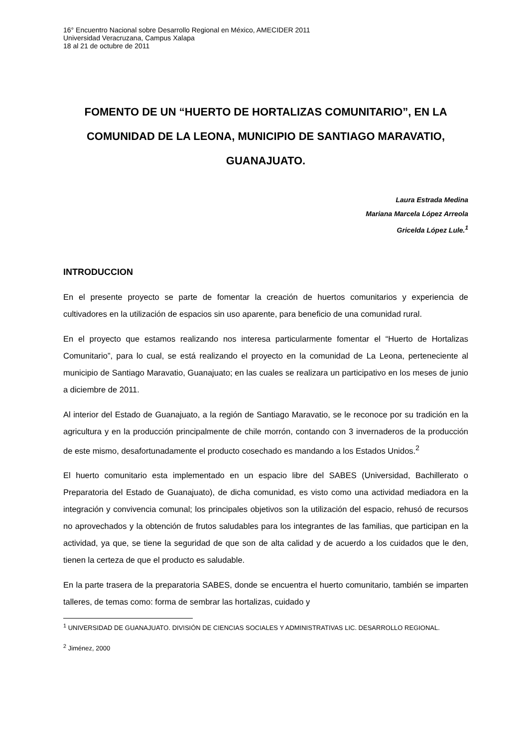16° Encuentro Nacional sobre Desarrollo Regional en México, AMECIDER 2011
Universidad Veracruzana, Campus Xalapa
18 al 21 de octubre de 2011
FOMENTO DE UN “HUERTO DE HORTALIZAS COMUNITARIO”, EN LA COMUNIDAD DE LA LEONA, MUNICIPIO DE SANTIAGO MARAVATIO, GUANAJUATO.
Laura Estrada Medina
Mariana Marcela López Arreola
Gricelda López Lule.<sup>1</sup>
INTRODUCCION
En el presente proyecto se parte de fomentar la creación de huertos comunitarios y experiencia de cultivadores en la utilización de espacios sin uso aparente, para beneficio de una comunidad rural.
En el proyecto que estamos realizando nos interesa particularmente fomentar el “Huerto de Hortalizas Comunitario”, para lo cual, se está realizando el proyecto en la comunidad de La Leona, perteneciente al municipio de Santiago Maravatio, Guanajuato; en las cuales se realizara un participativo en los meses de junio a diciembre de 2011.
Al interior del Estado de Guanajuato, a la región de Santiago Maravatio, se le reconoce por su tradición en la agricultura y en la producción principalmente de chile morrón, contando con 3 invernaderos de la producción de este mismo, desafortunadamente el producto cosechado es mandando a los Estados Unidos.<sup>2</sup>
El huerto comunitario esta implementado en un espacio libre del SABES (Universidad, Bachillerato o Preparatoria del Estado de Guanajuato), de dicha comunidad, es visto como una actividad mediadora en la integración y convivencia comunal; los principales objetivos son la utilización del espacio, rehusó de recursos no aprovechados y la obtención de frutos saludables para los integrantes de las familias, que participan en la actividad, ya que, se tiene la seguridad de que son de alta calidad y de acuerdo a los cuidados que le den, tienen la certeza de que el producto es saludable.
En la parte trasera de la preparatoria SABES, donde se encuentra el huerto comunitario, también se imparten talleres, de temas como: forma de sembrar las hortalizas, cuidado y
<sup>1</sup> UNIVERSIDAD DE GUANAJUATO. DIVISIÓN DE CIENCIAS SOCIALES Y ADMINISTRATIVAS LIC. DESARROLLO REGIONAL.
<sup>2</sup> Jiménez, 2000